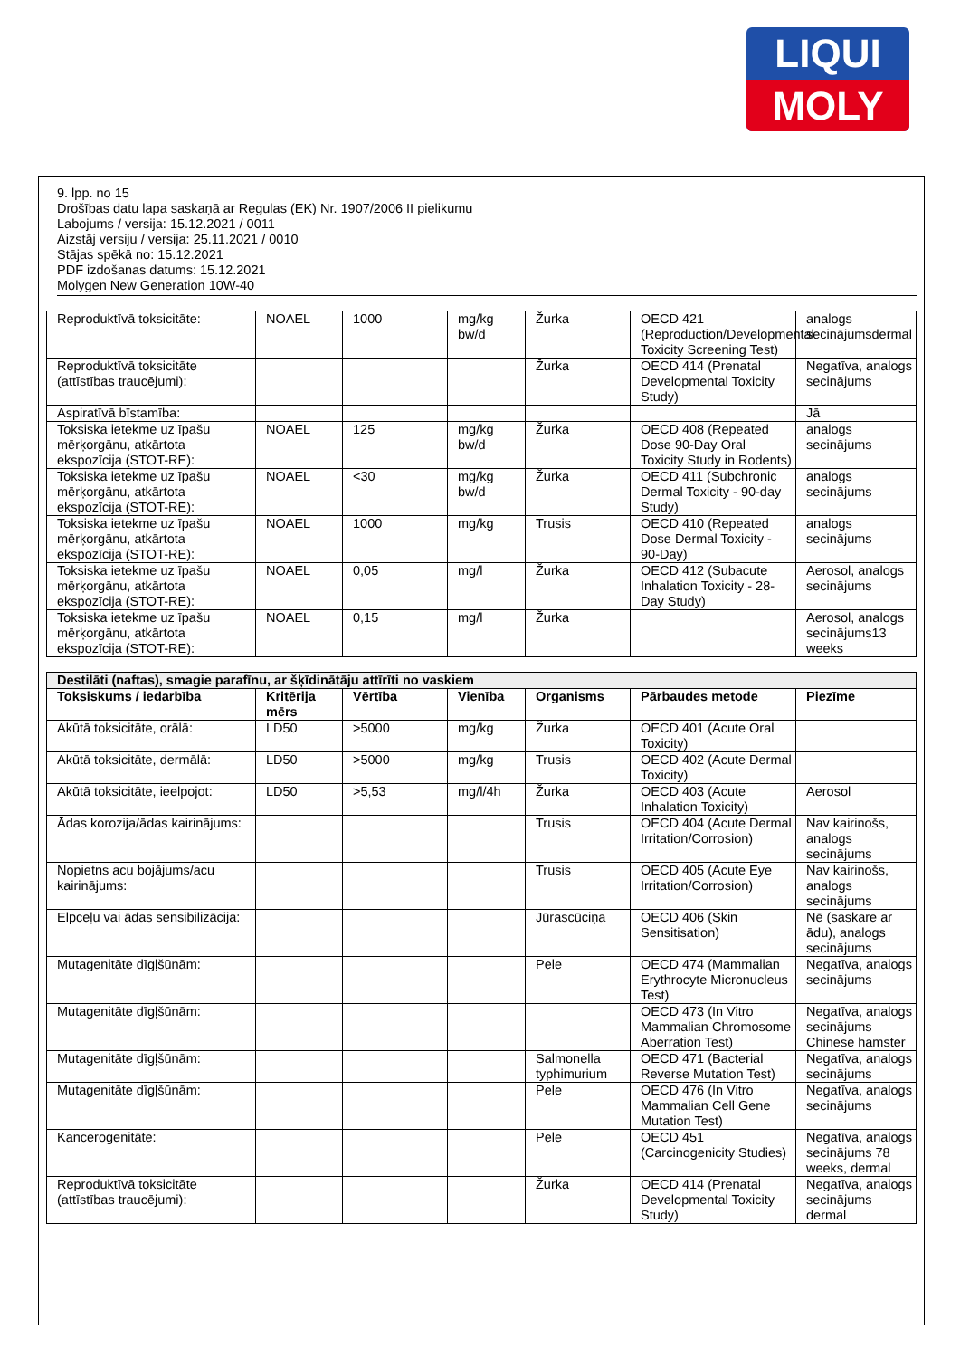LIQUI
MOLY
9. lpp. no 15
Drošības datu lapa saskaņā ar Regulas (EK) Nr. 1907/2006 II pielikumu
Labojums / versija: 15.12.2021 / 0011
Aizstāj versiju / versija: 25.11.2021 / 0010
Stājas spēkā no: 15.12.2021
PDF izdošanas datums: 15.12.2021
Molygen New Generation 10W-40
| Reproduktīvā toksicitāte: | NOAEL | 1000 | mg/kg bw/d | Žurka | OECD 421 (Reproduction/Developmental Toxicity Screening Test) | analogs secinājumsdermal |
| Reproduktīvā toksicitāte (attīstības traucējumi): | | | | Žurka | OECD 414 (Prenatal Developmental Toxicity Study) | Negatīva, analogs secinājums |
| Aspiratīvā bīstamība: | | | | | | Jā |
| Toksiska ietekme uz īpašu mērķorgānu, atkārtota ekspozīcija (STOT-RE): | NOAEL | 125 | mg/kg bw/d | Žurka | OECD 408 (Repeated Dose 90-Day Oral Toxicity Study in Rodents) | analogs secinājums |
| Toksiska ietekme uz īpašu mērķorgānu, atkārtota ekspozīcija (STOT-RE): | NOAEL | <30 | mg/kg bw/d | Žurka | OECD 411 (Subchronic Dermal Toxicity - 90-day Study) | analogs secinājums |
| Toksiska ietekme uz īpašu mērķorgānu, atkārtota ekspozīcija (STOT-RE): | NOAEL | 1000 | mg/kg | Trusis | OECD 410 (Repeated Dose Dermal Toxicity - 90-Day) | analogs secinājums |
| Toksiska ietekme uz īpašu mērķorgānu, atkārtota ekspozīcija (STOT-RE): | NOAEL | 0,05 | mg/l | Žurka | OECD 412 (Subacute Inhalation Toxicity - 28-Day Study) | Aerosol, analogs secinājums |
| Toksiska ietekme uz īpašu mērķorgānu, atkārtota ekspozīcija (STOT-RE): | NOAEL | 0,15 | mg/l | Žurka | | Aerosol, analogs secinājums13 weeks |
| Destilāti (naftas), smagie parafīnu, ar šķīdinātāju attīrīti no vaskiem | | | | | | |
| --- | --- | --- | --- | --- | --- | --- |
| Toksiskums / iedarbība | Kritērija mērs | Vērtība | Vienība | Organisms | Pārbaudes metode | Piezīme |
| Akūtā toksicitāte, orālā: | LD50 | >5000 | mg/kg | Žurka | OECD 401 (Acute Oral Toxicity) | |
| Akūtā toksicitāte, dermālā: | LD50 | >5000 | mg/kg | Trusis | OECD 402 (Acute Dermal Toxicity) | |
| Akūtā toksicitāte, ieelpojot: | LD50 | >5,53 | mg/l/4h | Žurka | OECD 403 (Acute Inhalation Toxicity) | Aerosol |
| Ādas korozija/ādas kairinājums: | | | | Trusis | OECD 404 (Acute Dermal Irritation/Corrosion) | Nav kairinošs, analogs secinājums |
| Nopietns acu bojājums/acu kairinājums: | | | | Trusis | OECD 405 (Acute Eye Irritation/Corrosion) | Nav kairinošs, analogs secinājums |
| Elpceļu vai ādas sensibilizācija: | | | | Jūrascūciņa | OECD 406 (Skin Sensitisation) | Nē (saskare ar ādu), analogs secinājums |
| Mutagenitāte dīgļšūnām: | | | | Pele | OECD 474 (Mammalian Erythrocyte Micronucleus Test) | Negatīva, analogs secinājums |
| Mutagenitāte dīgļšūnām: | | | | | OECD 473 (In Vitro Mammalian Chromosome Aberration Test) | Negatīva, analogs secinājums Chinese hamster |
| Mutagenitāte dīgļšūnām: | | | | Salmonella typhimurium | OECD 471 (Bacterial Reverse Mutation Test) | Negatīva, analogs secinājums |
| Mutagenitāte dīgļšūnām: | | | | Pele | OECD 476 (In Vitro Mammalian Cell Gene Mutation Test) | Negatīva, analogs secinājums |
| Kancerogenitāte: | | | | Pele | OECD 451 (Carcinogenicity Studies) | Negatīva, analogs secinājums 78 weeks, dermal |
| Reproduktīvā toksicitāte (attīstības traucējumi): | | | | Žurka | OECD 414 (Prenatal Developmental Toxicity Study) | Negatīva, analogs secinājums dermal |